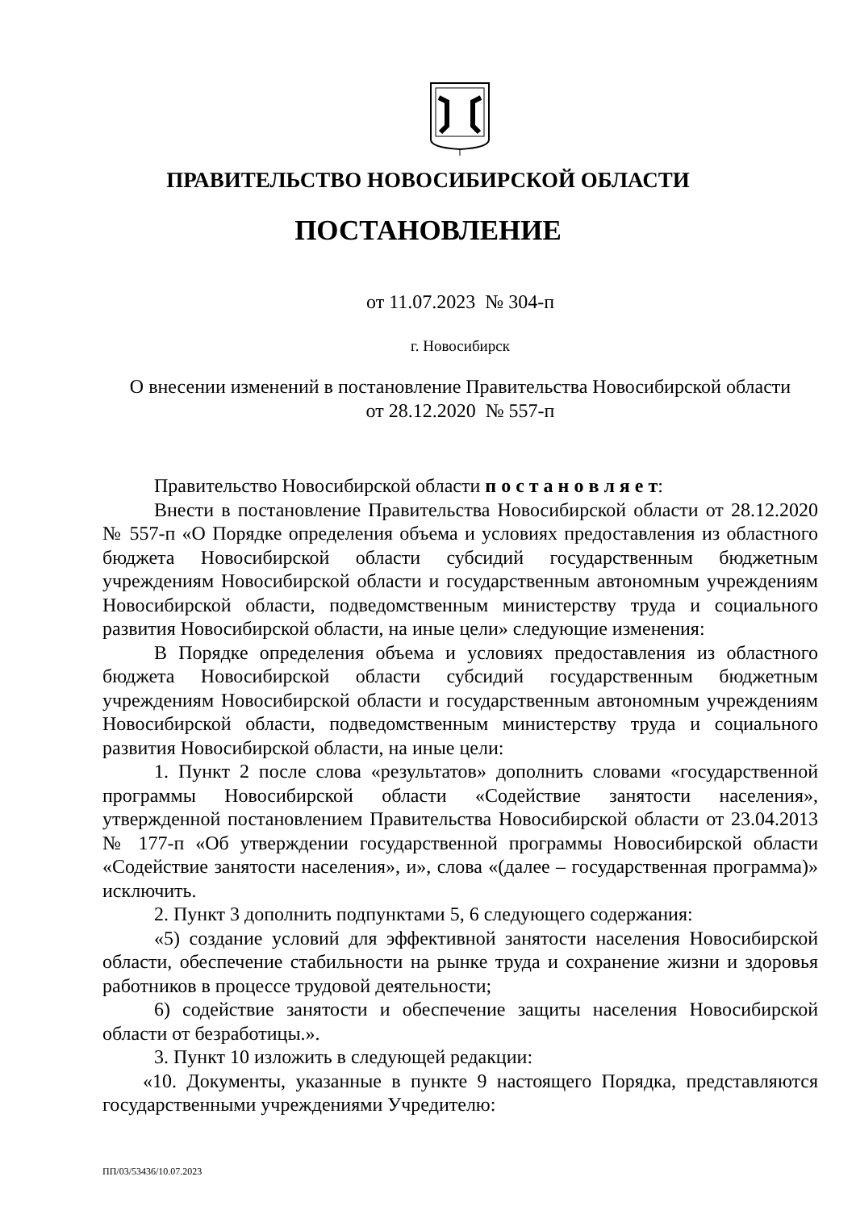ПРАВИТЕЛЬСТВО НОВОСИБИРСКОЙ ОБЛАСТИ
ПОСТАНОВЛЕНИЕ
от 11.07.2023 № 304-п
г. Новосибирск
О внесении изменений в постановление Правительства Новосибирской области
от 28.12.2020 № 557-п
Правительство Новосибирской области п о с т а н о в л я е т:
Внести в постановление Правительства Новосибирской области от 28.12.2020 № 557-п «О Порядке определения объема и условиях предоставления из областного бюджета Новосибирской области субсидий государственным бюджетным учреждениям Новосибирской области и государственным автономным учреждениям Новосибирской области, подведомственным министерству труда и социального развития Новосибирской области, на иные цели» следующие изменения:
В Порядке определения объема и условиях предоставления из областного бюджета Новосибирской области субсидий государственным бюджетным учреждениям Новосибирской области и государственным автономным учреждениям Новосибирской области, подведомственным министерству труда и социального развития Новосибирской области, на иные цели:
1. Пункт 2 после слова «результатов» дополнить словами «государственной программы Новосибирской области «Содействие занятости населения», утвержденной постановлением Правительства Новосибирской области от 23.04.2013 № 177-п «Об утверждении государственной программы Новосибирской области «Содействие занятости населения», и», слова «(далее – государственная программа)» исключить.
2. Пункт 3 дополнить подпунктами 5, 6 следующего содержания:
«5) создание условий для эффективной занятости населения Новосибирской области, обеспечение стабильности на рынке труда и сохранение жизни и здоровья работников в процессе трудовой деятельности;
6) содействие занятости и обеспечение защиты населения Новосибирской области от безработицы.».
3. Пункт 10 изложить в следующей редакции:
«10. Документы, указанные в пункте 9 настоящего Порядка, представляются государственными учреждениями Учредителю:
ПП/03/53436/10.07.2023